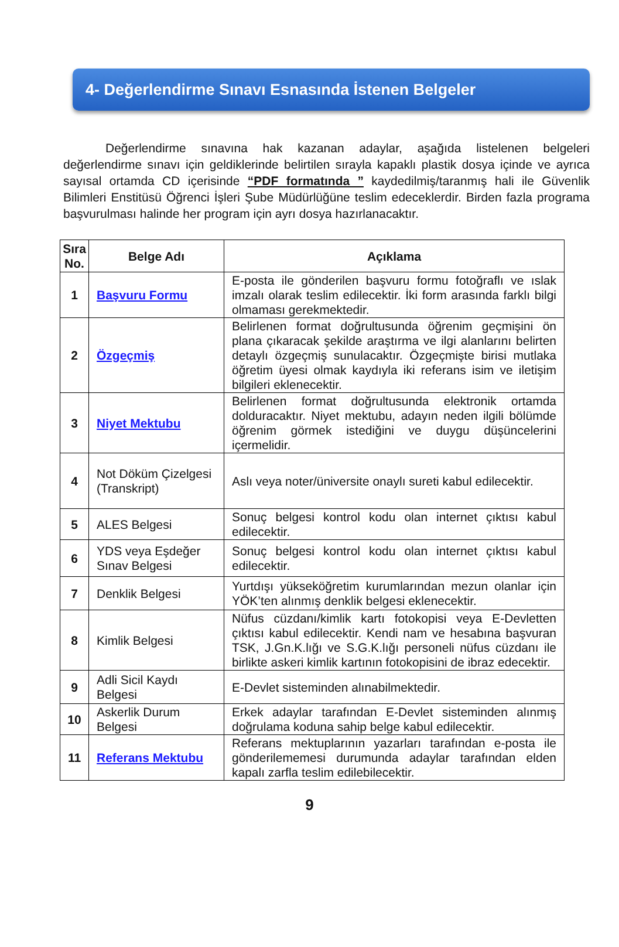4- Değerlendirme Sınavı Esnasında İstenen Belgeler
Değerlendirme sınavına hak kazanan adaylar, aşağıda listelenen belgeleri değerlendirme sınavı için geldiklerinde belirtilen sırayla kapaklı plastik dosya içinde ve ayrıca sayısal ortamda CD içerisinde “PDF formatında ” kaydedilmiş/taranmış hali ile Güvenlik Bilimleri Enstitüsü Öğrenci İşleri Şube Müdürlüğüne teslim edeceklerdir. Birden fazla programa başvurulması halinde her program için ayrı dosya hazırlanacaktır.
| Sıra No. | Belge Adı | Açıklama |
| --- | --- | --- |
| 1 | Başvuru Formu | E-posta ile gönderilen başvuru formu fotoğraflı ve ıslak imzalı olarak teslim edilecektir. İki form arasında farklı bilgi olmaması gerekmektedir. |
| 2 | Özgeçmiş | Belirlenen format doğrultusunda öğrenim geçmişini ön plana çıkaracak şekilde araştırma ve ilgi alanlarını belirten detaylı özgeçmiş sunulacaktır. Özgeçmişte birisi mutlaka öğretim üyesi olmak kaydıyla iki referans isim ve iletişim bilgileri eklenecektir. |
| 3 | Niyet Mektubu | Belirlenen format doğrultusunda elektronik ortamda dolduracaktır. Niyet mektubu, adayın neden ilgili bölümde öğrenim görmek istediğini ve duygu düşüncelerini içermelidir. |
| 4 | Not Döküm Çizelgesi (Transkript) | Aslı veya noter/üniversite onaylı sureti kabul edilecektir. |
| 5 | ALES Belgesi | Sonuç belgesi kontrol kodu olan internet çıktısı kabul edilecektir. |
| 6 | YDS veya Eşdeğer Sınav Belgesi | Sonuç belgesi kontrol kodu olan internet çıktısı kabul edilecektir. |
| 7 | Denklik Belgesi | Yurtdışı yükseköğretim kurumlarından mezun olanlar için YÖK’ten alınmış denklik belgesi eklenecektir. |
| 8 | Kimlik Belgesi | Nüfus cüzdanı/kimlik kartı fotokopisi veya E-Devletten çıktısı kabul edilecektir. Kendi nam ve hesabına başvuran TSK, J.Gn.K.lığı ve S.G.K.lığı personeli nüfus cüzdanı ile birlikte askeri kimlik kartının fotokopisini de ibraz edecektir. |
| 9 | Adli Sicil Kaydı Belgesi | E-Devlet sisteminden alınabilmektedir. |
| 10 | Askerlik Durum Belgesi | Erkek adaylar tarafından E-Devlet sisteminden alınmış doğrulama koduna sahip belge kabul edilecektir. |
| 11 | Referans Mektubu | Referans mektuplarının yazarları tarafından e-posta ile gönderilememesi durumunda adaylar tarafından elden kapalı zarfla teslim edilebilecektir. |
9